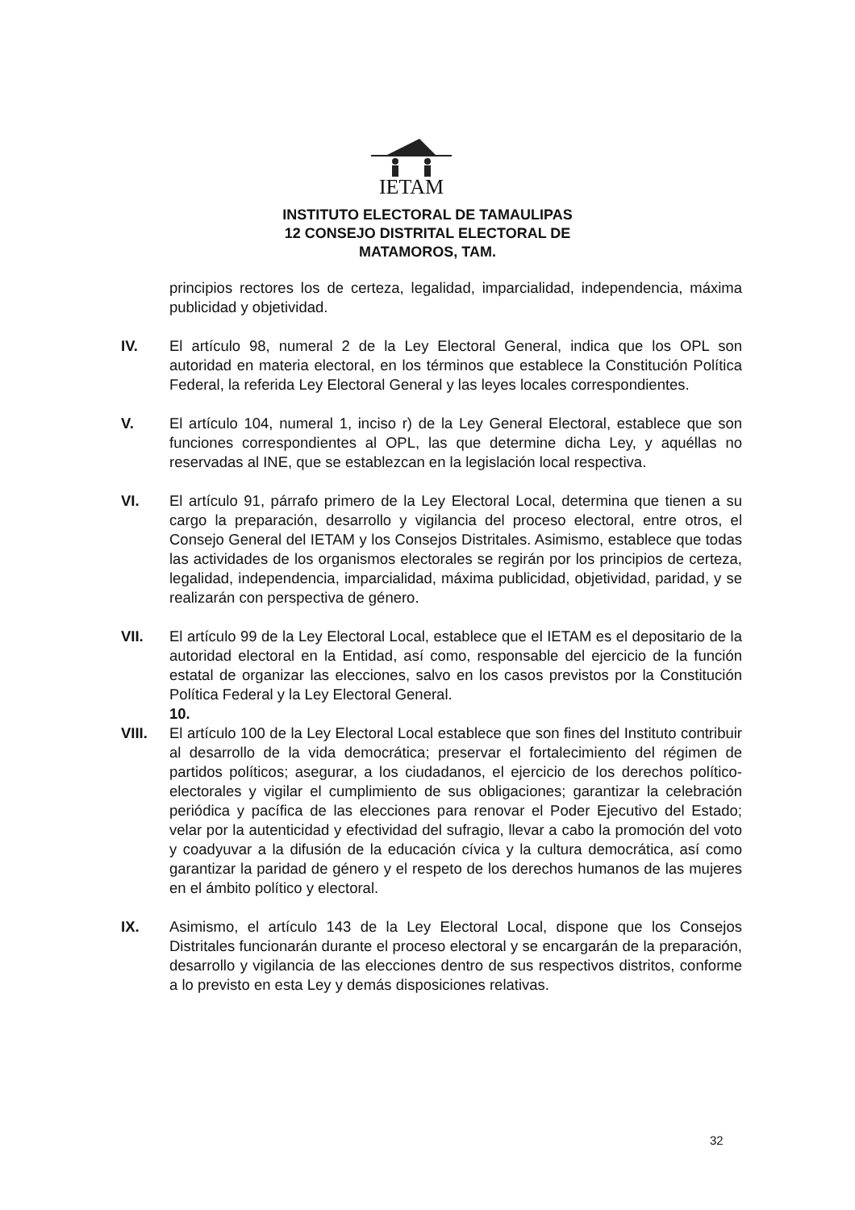IETAM
INSTITUTO ELECTORAL DE TAMAULIPAS
12 CONSEJO DISTRITAL ELECTORAL DE
MATAMOROS, TAM.
principios rectores los de certeza, legalidad, imparcialidad, independencia, máxima publicidad y objetividad.
IV. El artículo 98, numeral 2 de la Ley Electoral General, indica que los OPL son autoridad en materia electoral, en los términos que establece la Constitución Política Federal, la referida Ley Electoral General y las leyes locales correspondientes.
V. El artículo 104, numeral 1, inciso r) de la Ley General Electoral, establece que son funciones correspondientes al OPL, las que determine dicha Ley, y aquéllas no reservadas al INE, que se establezcan en la legislación local respectiva.
VI. El artículo 91, párrafo primero de la Ley Electoral Local, determina que tienen a su cargo la preparación, desarrollo y vigilancia del proceso electoral, entre otros, el Consejo General del IETAM y los Consejos Distritales. Asimismo, establece que todas las actividades de los organismos electorales se regirán por los principios de certeza, legalidad, independencia, imparcialidad, máxima publicidad, objetividad, paridad, y se realizarán con perspectiva de género.
VII. El artículo 99 de la Ley Electoral Local, establece que el IETAM es el depositario de la autoridad electoral en la Entidad, así como, responsable del ejercicio de la función estatal de organizar las elecciones, salvo en los casos previstos por la Constitución Política Federal y la Ley Electoral General.
10.
VIII. El artículo 100 de la Ley Electoral Local establece que son fines del Instituto contribuir al desarrollo de la vida democrática; preservar el fortalecimiento del régimen de partidos políticos; asegurar, a los ciudadanos, el ejercicio de los derechos político-electorales y vigilar el cumplimiento de sus obligaciones; garantizar la celebración periódica y pacífica de las elecciones para renovar el Poder Ejecutivo del Estado; velar por la autenticidad y efectividad del sufragio, llevar a cabo la promoción del voto y coadyuvar a la difusión de la educación cívica y la cultura democrática, así como garantizar la paridad de género y el respeto de los derechos humanos de las mujeres en el ámbito político y electoral.
IX. Asimismo, el artículo 143 de la Ley Electoral Local, dispone que los Consejos Distritales funcionarán durante el proceso electoral y se encargarán de la preparación, desarrollo y vigilancia de las elecciones dentro de sus respectivos distritos, conforme a lo previsto en esta Ley y demás disposiciones relativas.
32